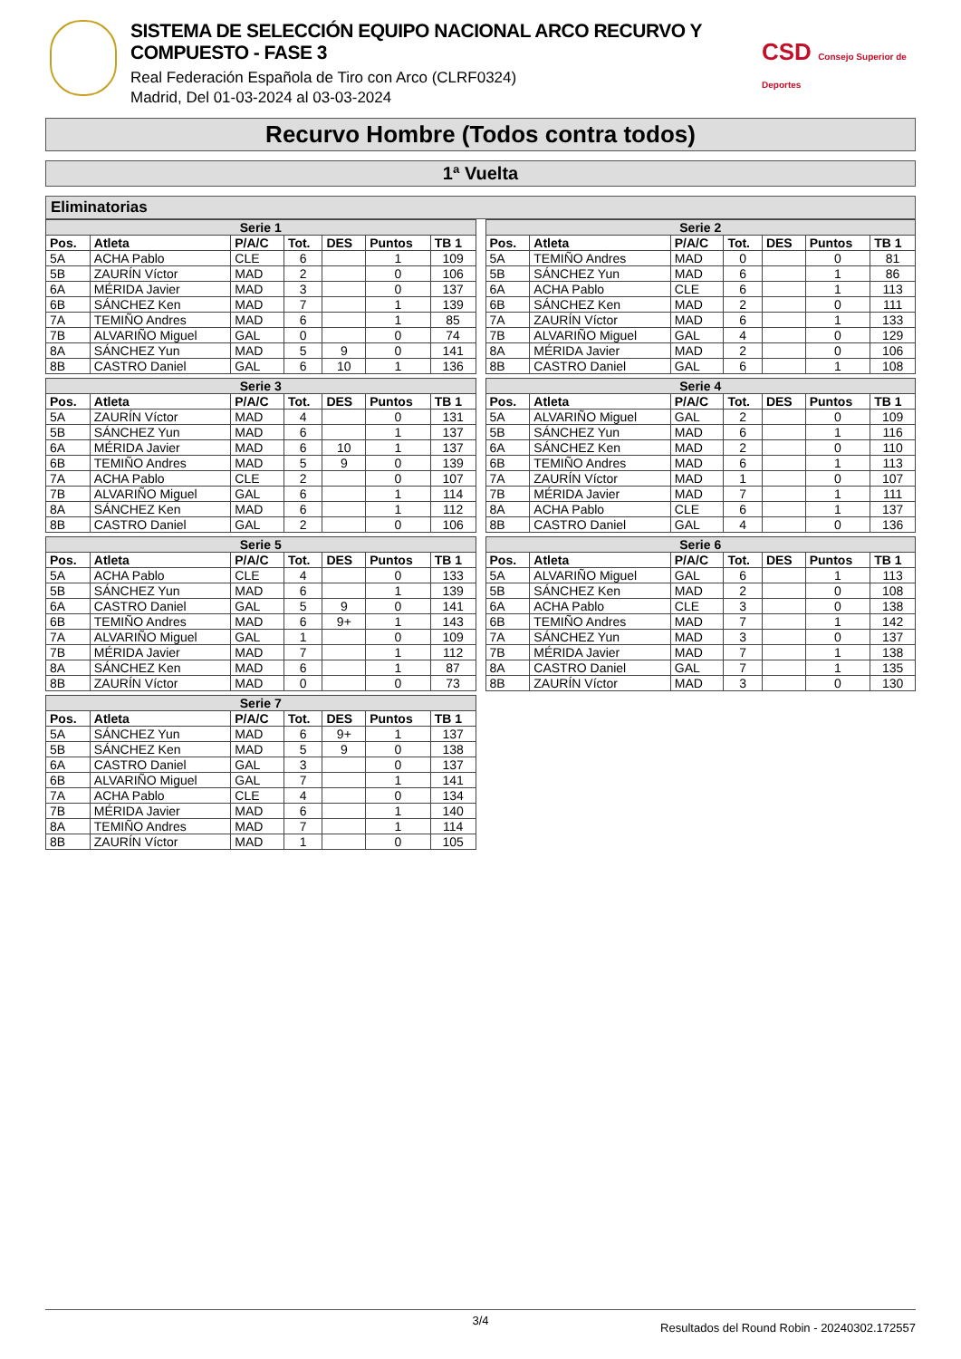SISTEMA DE SELECCIÓN EQUIPO NACIONAL ARCO RECURVO Y COMPUESTO - FASE 3
Real Federación Española de Tiro con Arco (CLRF0324)
Madrid, Del 01-03-2024 al 03-03-2024
CSD Consejo Superior de Deportes
Recurvo Hombre (Todos contra todos)
1ª Vuelta
Eliminatorias
| Serie 1 | | | | | | |
| --- | --- | --- | --- | --- | --- | --- |
| Pos. | Atleta | P/A/C | Tot. | DES | Puntos | TB 1 |
| 5A | ACHA Pablo | CLE | 6 | | 1 | 109 |
| 5B | ZAURÍN Víctor | MAD | 2 | | 0 | 106 |
| 6A | MÉRIDA Javier | MAD | 3 | | 0 | 137 |
| 6B | SÁNCHEZ Ken | MAD | 7 | | 1 | 139 |
| 7A | TEMIÑO Andres | MAD | 6 | | 1 | 85 |
| 7B | ALVARIÑO Miguel | GAL | 0 | | 0 | 74 |
| 8A | SÁNCHEZ Yun | MAD | 5 | 9 | 0 | 141 |
| 8B | CASTRO Daniel | GAL | 6 | 10 | 1 | 136 |
| Serie 2 | | | | | | |
| --- | --- | --- | --- | --- | --- | --- |
| Pos. | Atleta | P/A/C | Tot. | DES | Puntos | TB 1 |
| 5A | TEMIÑO Andres | MAD | 0 | | 0 | 81 |
| 5B | SÁNCHEZ Yun | MAD | 6 | | 1 | 86 |
| 6A | ACHA Pablo | CLE | 6 | | 1 | 113 |
| 6B | SÁNCHEZ Ken | MAD | 2 | | 0 | 111 |
| 7A | ZAURÍN Víctor | MAD | 6 | | 1 | 133 |
| 7B | ALVARIÑO Miguel | GAL | 4 | | 0 | 129 |
| 8A | MÉRIDA Javier | MAD | 2 | | 0 | 106 |
| 8B | CASTRO Daniel | GAL | 6 | | 1 | 108 |
| Serie 3 | | | | | | |
| --- | --- | --- | --- | --- | --- | --- |
| Pos. | Atleta | P/A/C | Tot. | DES | Puntos | TB 1 |
| 5A | ZAURÍN Víctor | MAD | 4 | | 0 | 131 |
| 5B | SÁNCHEZ Yun | MAD | 6 | | 1 | 137 |
| 6A | MÉRIDA Javier | MAD | 6 | 10 | 1 | 137 |
| 6B | TEMIÑO Andres | MAD | 5 | 9 | 0 | 139 |
| 7A | ACHA Pablo | CLE | 2 | | 0 | 107 |
| 7B | ALVARIÑO Miguel | GAL | 6 | | 1 | 114 |
| 8A | SÁNCHEZ Ken | MAD | 6 | | 1 | 112 |
| 8B | CASTRO Daniel | GAL | 2 | | 0 | 106 |
| Serie 4 | | | | | | |
| --- | --- | --- | --- | --- | --- | --- |
| Pos. | Atleta | P/A/C | Tot. | DES | Puntos | TB 1 |
| 5A | ALVARIÑO Miguel | GAL | 2 | | 0 | 109 |
| 5B | SÁNCHEZ Yun | MAD | 6 | | 1 | 116 |
| 6A | SÁNCHEZ Ken | MAD | 2 | | 0 | 110 |
| 6B | TEMIÑO Andres | MAD | 6 | | 1 | 113 |
| 7A | ZAURÍN Víctor | MAD | 1 | | 0 | 107 |
| 7B | MÉRIDA Javier | MAD | 7 | | 1 | 111 |
| 8A | ACHA Pablo | CLE | 6 | | 1 | 137 |
| 8B | CASTRO Daniel | GAL | 4 | | 0 | 136 |
| Serie 5 | | | | | | |
| --- | --- | --- | --- | --- | --- | --- |
| Pos. | Atleta | P/A/C | Tot. | DES | Puntos | TB 1 |
| 5A | ACHA Pablo | CLE | 4 | | 0 | 133 |
| 5B | SÁNCHEZ Yun | MAD | 6 | | 1 | 139 |
| 6A | CASTRO Daniel | GAL | 5 | 9 | 0 | 141 |
| 6B | TEMIÑO Andres | MAD | 6 | 9+ | 1 | 143 |
| 7A | ALVARIÑO Miguel | GAL | 1 | | 0 | 109 |
| 7B | MÉRIDA Javier | MAD | 7 | | 1 | 112 |
| 8A | SÁNCHEZ Ken | MAD | 6 | | 1 | 87 |
| 8B | ZAURÍN Víctor | MAD | 0 | | 0 | 73 |
| Serie 6 | | | | | | |
| --- | --- | --- | --- | --- | --- | --- |
| Pos. | Atleta | P/A/C | Tot. | DES | Puntos | TB 1 |
| 5A | ALVARIÑO Miguel | GAL | 6 | | 1 | 113 |
| 5B | SÁNCHEZ Ken | MAD | 2 | | 0 | 108 |
| 6A | ACHA Pablo | CLE | 3 | | 0 | 138 |
| 6B | TEMIÑO Andres | MAD | 7 | | 1 | 142 |
| 7A | SÁNCHEZ Yun | MAD | 3 | | 0 | 137 |
| 7B | MÉRIDA Javier | MAD | 7 | | 1 | 138 |
| 8A | CASTRO Daniel | GAL | 7 | | 1 | 135 |
| 8B | ZAURÍN Víctor | MAD | 3 | | 0 | 130 |
| Serie 7 | | | | | | |
| --- | --- | --- | --- | --- | --- | --- |
| Pos. | Atleta | P/A/C | Tot. | DES | Puntos | TB 1 |
| 5A | SÁNCHEZ Yun | MAD | 6 | 9+ | 1 | 137 |
| 5B | SÁNCHEZ Ken | MAD | 5 | 9 | 0 | 138 |
| 6A | CASTRO Daniel | GAL | 3 | | 0 | 137 |
| 6B | ALVARIÑO Miguel | GAL | 7 | | 1 | 141 |
| 7A | ACHA Pablo | CLE | 4 | | 0 | 134 |
| 7B | MÉRIDA Javier | MAD | 6 | | 1 | 140 |
| 8A | TEMIÑO Andres | MAD | 7 | | 1 | 114 |
| 8B | ZAURÍN Víctor | MAD | 1 | | 0 | 105 |
3/4 Resultados del Round Robin - 20240302.172557